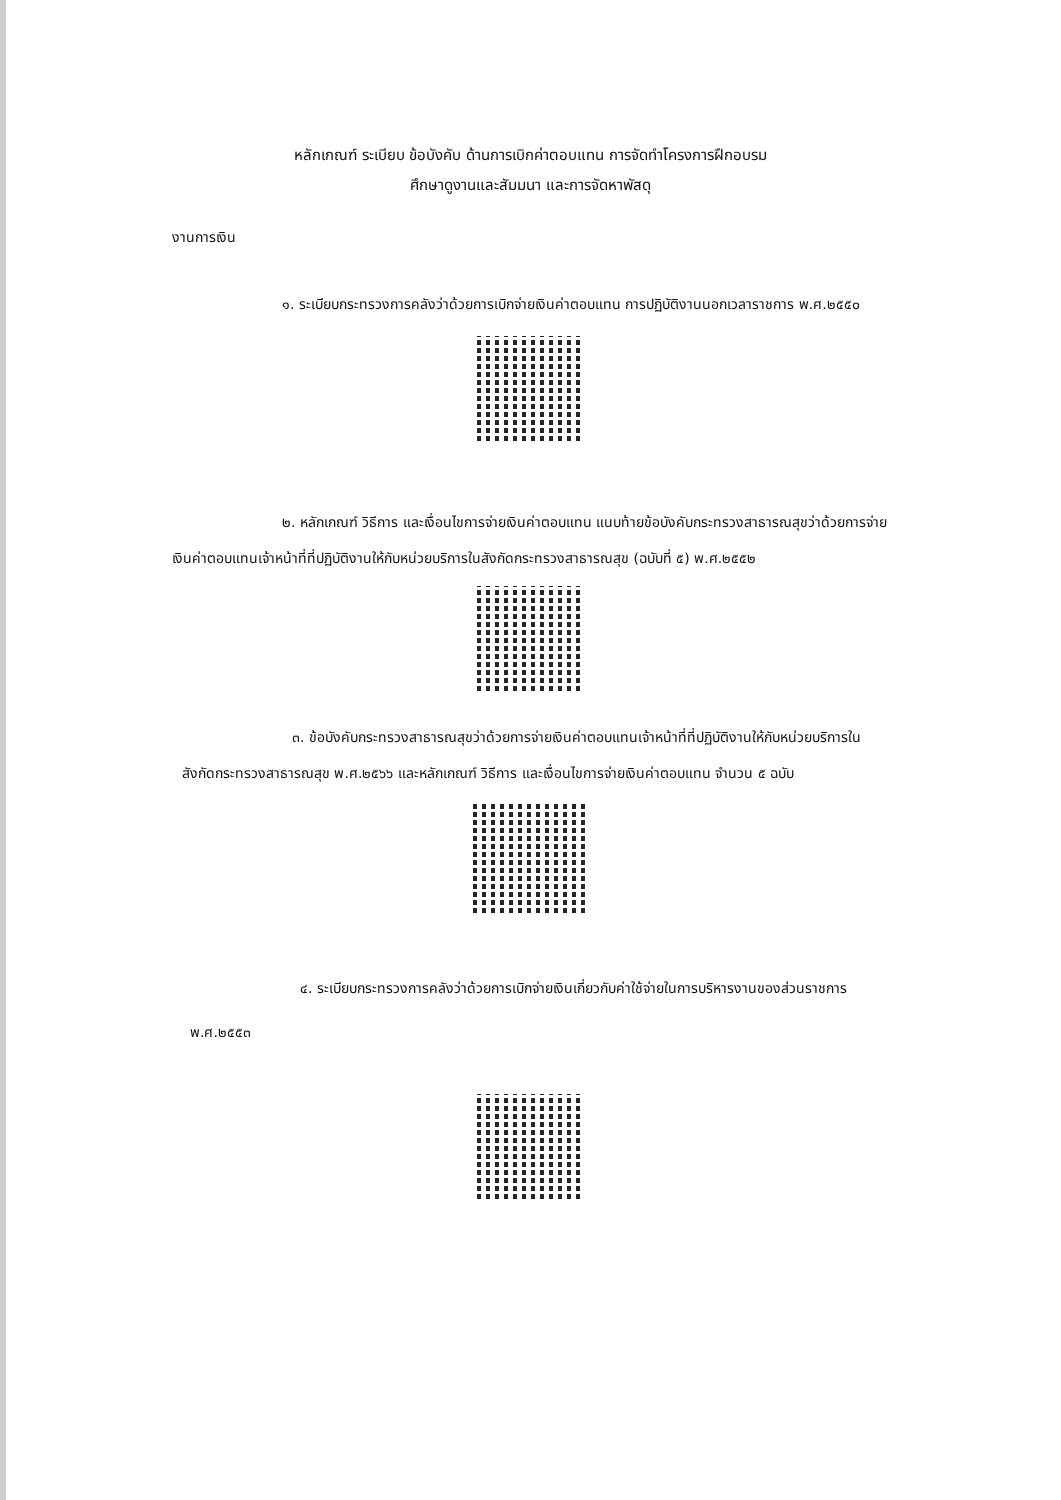หลักเกณฑ์ ระเบียบ ข้อบังคับ ด้านการเบิกค่าตอบแทน การจัดทำโครงการฝึกอบรม
ศึกษาดูงานและสัมมนา และการจัดหาพัสดุ
งานการเงิน
๑. ระเบียบกระทรวงการคลังว่าด้วยการเบิกจ่ายเงินค่าตอบแทน การปฏิบัติงานนอกเวลาราชการ พ.ศ.๒๕๕๐
๒. หลักเกณฑ์ วิธีการ และเงื่อนไขการจ่ายเงินค่าตอบแทน แนบท้ายข้อบังคับกระทรวงสาธารณสุขว่าด้วยการจ่ายเงินค่าตอบแทนเจ้าหน้าที่ที่ปฏิบัติงานให้กับหน่วยบริการในสังกัดกระทรวงสาธารณสุข (ฉบับที่ ๕) พ.ศ.๒๕๕๒
๓. ข้อบังคับกระทรวงสาธารณสุขว่าด้วยการจ่ายเงินค่าตอบแทนเจ้าหน้าที่ที่ปฏิบัติงานให้กับหน่วยบริการในสังกัดกระทรวงสาธารณสุข พ.ศ.๒๕๖๖ และหลักเกณฑ์ วิธีการ และเงื่อนไขการจ่ายเงินค่าตอบแทน จำนวน ๕ ฉบับ
๔. ระเบียบกระทรวงการคลังว่าด้วยการเบิกจ่ายเงินเกี่ยวกับค่าใช้จ่ายในการบริหารงานของส่วนราชการ พ.ศ.๒๕๕๓